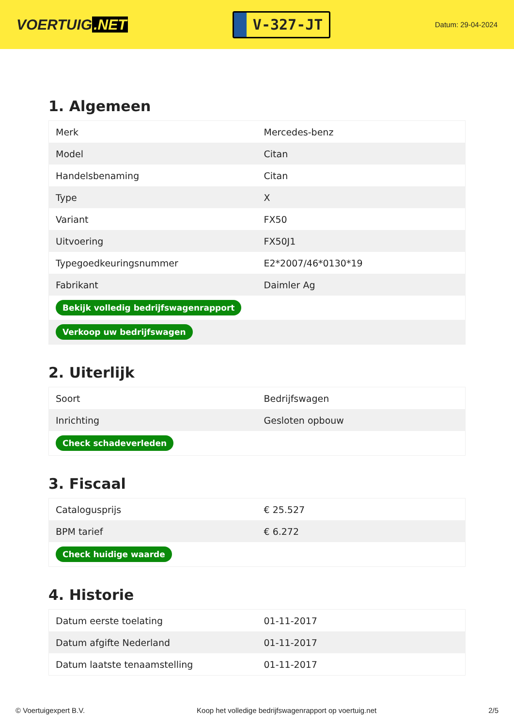VOERTUIG.NET
V-327-JT
Datum: 29-04-2024
1. Algemeen
| Merk | Mercedes-benz |
| Model | Citan |
| Handelsbenaming | Citan |
| Type | X |
| Variant | FX50 |
| Uitvoering | FX50J1 |
| Typegoedkeuringsnummer | E2*2007/46*0130*19 |
| Fabrikant | Daimler Ag |
| Bekijk volledig bedrijfswagenrapport | |
| Verkoop uw bedrijfswagen | |
2. Uiterlijk
| Soort | Bedrijfswagen |
| Inrichting | Gesloten opbouw |
| Check schadeverleden | |
3. Fiscaal
| Catalogusprijs | € 25.527 |
| BPM tarief | € 6.272 |
| Check huidige waarde | |
4. Historie
| Datum eerste toelating | 01-11-2017 |
| Datum afgifte Nederland | 01-11-2017 |
| Datum laatste tenaamstelling | 01-11-2017 |
© Voertuigexpert B.V. Koop het volledige bedrijfswagenrapport op voertuig.net 2/5